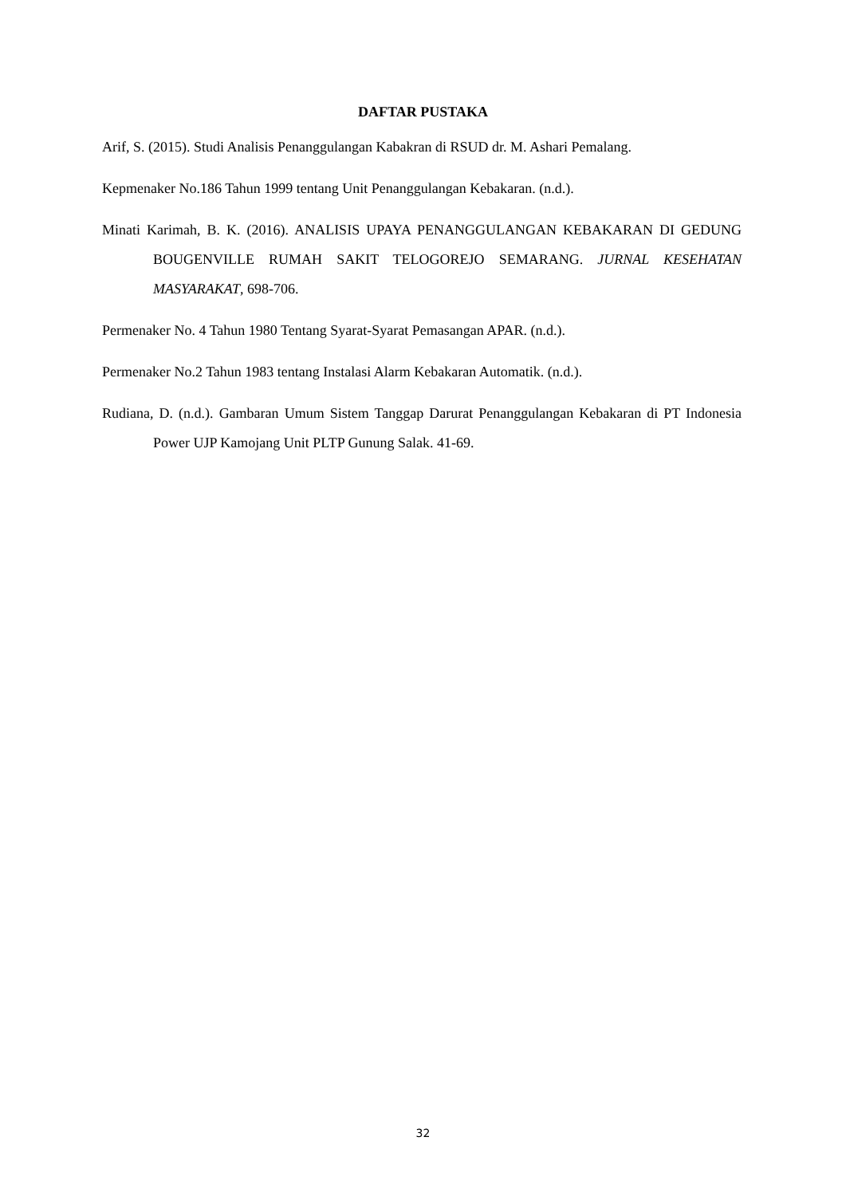DAFTAR PUSTAKA
Arif, S. (2015). Studi Analisis Penanggulangan Kabakran di RSUD dr. M. Ashari Pemalang.
Kepmenaker No.186 Tahun 1999 tentang Unit Penanggulangan Kebakaran. (n.d.).
Minati Karimah, B. K. (2016). ANALISIS UPAYA PENANGGULANGAN KEBAKARAN DI GEDUNG BOUGENVILLE RUMAH SAKIT TELOGOREJO SEMARANG. JURNAL KESEHATAN MASYARAKAT, 698-706.
Permenaker No. 4 Tahun 1980 Tentang Syarat-Syarat Pemasangan APAR. (n.d.).
Permenaker No.2 Tahun 1983 tentang Instalasi Alarm Kebakaran Automatik. (n.d.).
Rudiana, D. (n.d.). Gambaran Umum Sistem Tanggap Darurat Penanggulangan Kebakaran di PT Indonesia Power UJP Kamojang Unit PLTP Gunung Salak. 41-69.
32